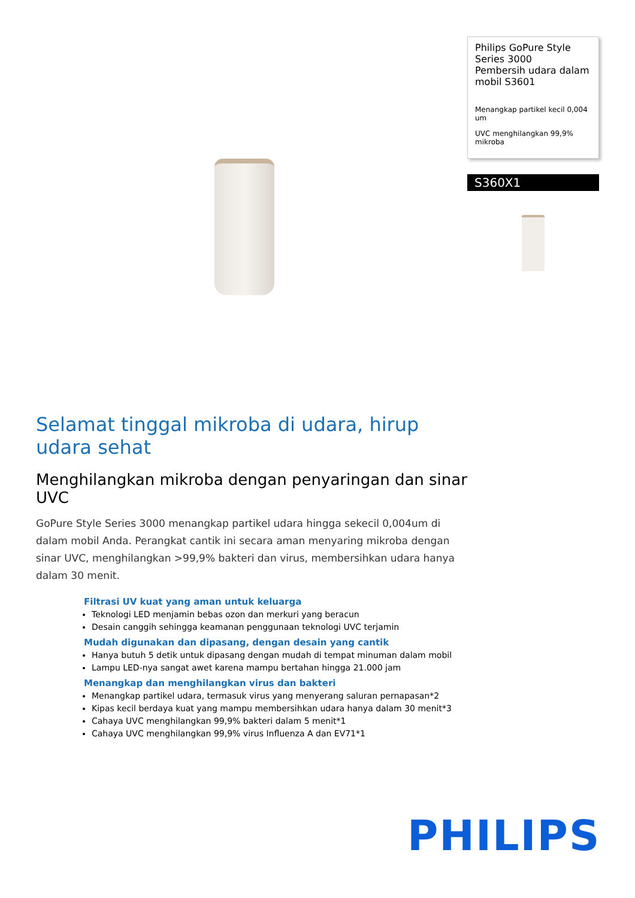Philips GoPure Style Series 3000
Pembersih udara dalam mobil S3601
Menangkap partikel kecil 0,004 um
UVC menghilangkan 99,9% mikroba
S360X1
Selamat tinggal mikroba di udara, hirup udara sehat
Menghilangkan mikroba dengan penyaringan dan sinar UVC
GoPure Style Series 3000 menangkap partikel udara hingga sekecil 0,004um di dalam mobil Anda. Perangkat cantik ini secara aman menyaring mikroba dengan sinar UVC, menghilangkan >99,9% bakteri dan virus, membersihkan udara hanya dalam 30 menit.
Filtrasi UV kuat yang aman untuk keluarga
Teknologi LED menjamin bebas ozon dan merkuri yang beracun
Desain canggih sehingga keamanan penggunaan teknologi UVC terjamin
Mudah digunakan dan dipasang, dengan desain yang cantik
Hanya butuh 5 detik untuk dipasang dengan mudah di tempat minuman dalam mobil
Lampu LED-nya sangat awet karena mampu bertahan hingga 21.000 jam
Menangkap dan menghilangkan virus dan bakteri
Menangkap partikel udara, termasuk virus yang menyerang saluran pernapasan*2
Kipas kecil berdaya kuat yang mampu membersihkan udara hanya dalam 30 menit*3
Cahaya UVC menghilangkan 99,9% bakteri dalam 5 menit*1
Cahaya UVC menghilangkan 99,9% virus Influenza A dan EV71*1
PHILIPS